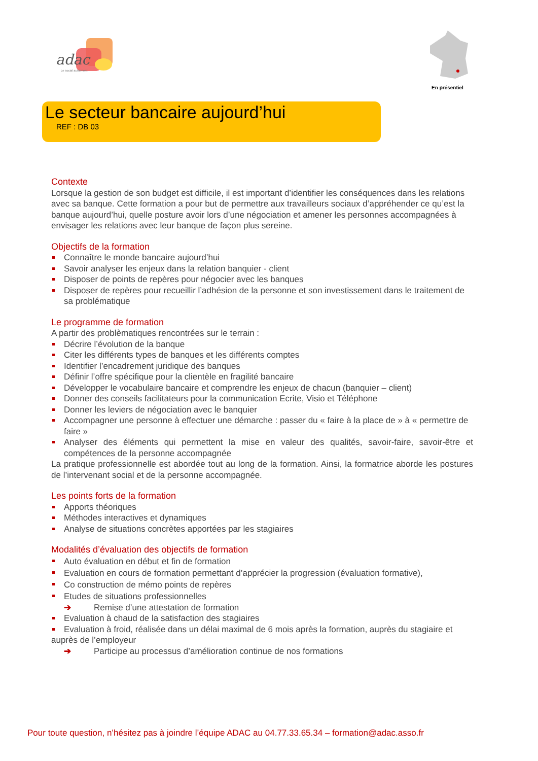adac
Le social autrement
En présentiel
Le secteur bancaire aujourd’hui
REF : DB 03
Contexte
Lorsque la gestion de son budget est difficile, il est important d’identifier les conséquences dans les relations avec sa banque. Cette formation a pour but de permettre aux travailleurs sociaux d’appréhender ce qu’est la banque aujourd’hui, quelle posture avoir lors d’une négociation et amener les personnes accompagnées à envisager les relations avec leur banque de façon plus sereine.
Objectifs de la formation
Connaître le monde bancaire aujourd’hui
Savoir analyser les enjeux dans la relation banquier - client
Disposer de points de repères pour négocier avec les banques
Disposer de repères pour recueillir l’adhésion de la personne et son investissement dans le traitement de sa problématique
Le programme de formation
A partir des problèmatiques rencontrées sur le terrain :
Décrire l’évolution de la banque
Citer les différents types de banques et les différents comptes
Identifier l’encadrement juridique des banques
Définir l’offre spécifique pour la clientèle en fragilité bancaire
Développer le vocabulaire bancaire et comprendre les enjeux de chacun (banquier – client)
Donner des conseils facilitateurs pour la communication Ecrite, Visio et Téléphone
Donner les leviers de négociation avec le banquier
Accompagner une personne à effectuer une démarche : passer du « faire à la place de » à « permettre de faire »
Analyser des éléments qui permettent la mise en valeur des qualités, savoir-faire, savoir-être et compétences de la personne accompagnée
La pratique professionnelle est abordée tout au long de la formation. Ainsi, la formatrice aborde les postures de l’intervenant social et de la personne accompagnée.
Les points forts de la formation
Apports théoriques
Méthodes interactives et dynamiques
Analyse de situations concrètes apportées par les stagiaires
Modalités d’évaluation des objectifs de formation
Auto évaluation en début et fin de formation
Evaluation en cours de formation permettant d’apprécier la progression (évaluation formative),
Co construction de mémo points de repères
Etudes de situations professionnelles
➔ Remise d’une attestation de formation
Evaluation à chaud de la satisfaction des stagiaires
Evaluation à froid, réalisée dans un délai maximal de 6 mois après la formation, auprès du stagiaire et auprès de l’employeur
➔ Participe au processus d’amélioration continue de nos formations
Pour toute question, n’hésitez pas à joindre l’équipe ADAC au 04.77.33.65.34 – formation@adac.asso.fr